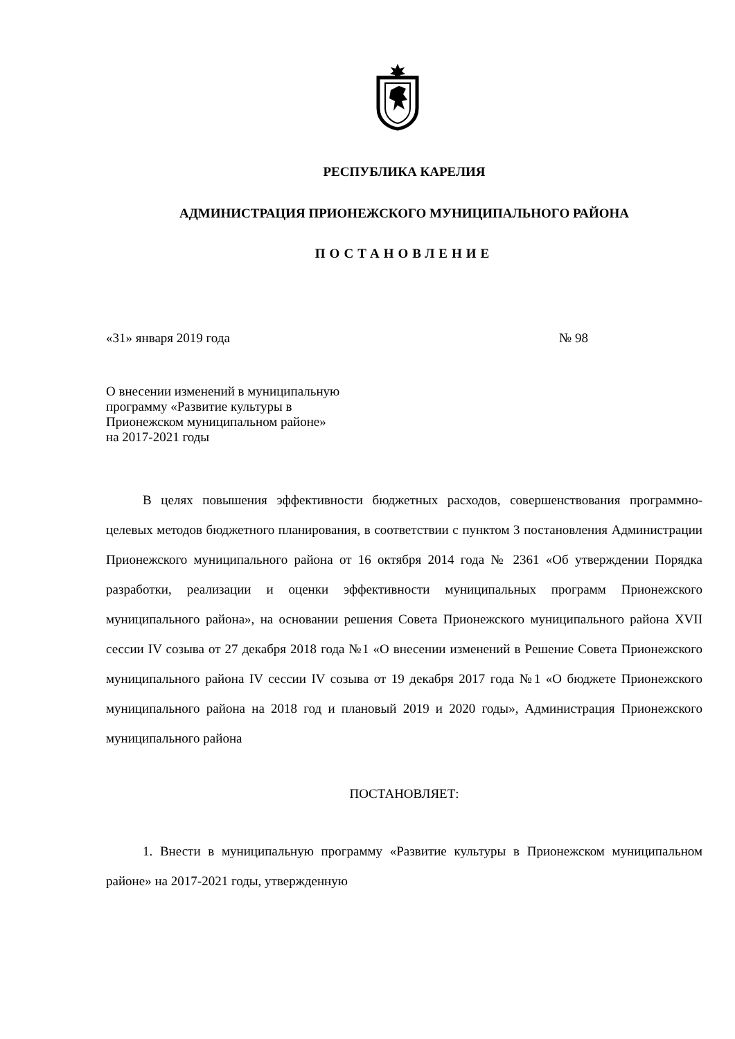РЕСПУБЛИКА КАРЕЛИЯ
АДМИНИСТРАЦИЯ ПРИОНЕЖСКОГО МУНИЦИПАЛЬНОГО РАЙОНА
ПОСТАНОВЛЕНИЕ
«31» января 2019 года № 98
О внесении изменений в муниципальную
программу «Развитие культуры в
Прионежском муниципальном районе»
на 2017-2021 годы
В целях повышения эффективности бюджетных расходов, совершенствования программно-целевых методов бюджетного планирования, в соответствии с пунктом 3 постановления Администрации Прионежского муниципального района от 16 октября 2014 года № 2361 «Об утверждении Порядка разработки, реализации и оценки эффективности муниципальных программ Прионежского муниципального района», на основании решения Совета Прионежского муниципального района XVII сессии IV созыва от 27 декабря 2018 года №1 «О внесении изменений в Решение Совета Прионежского муниципального района IV сессии IV созыва от 19 декабря 2017 года №1 «О бюджете Прионежского муниципального района на 2018 год и плановый 2019 и 2020 годы», Администрация Прионежского муниципального района
ПОСТАНОВЛЯЕТ:
1. Внести в муниципальную программу «Развитие культуры в Прионежском муниципальном районе» на 2017-2021 годы, утвержденную